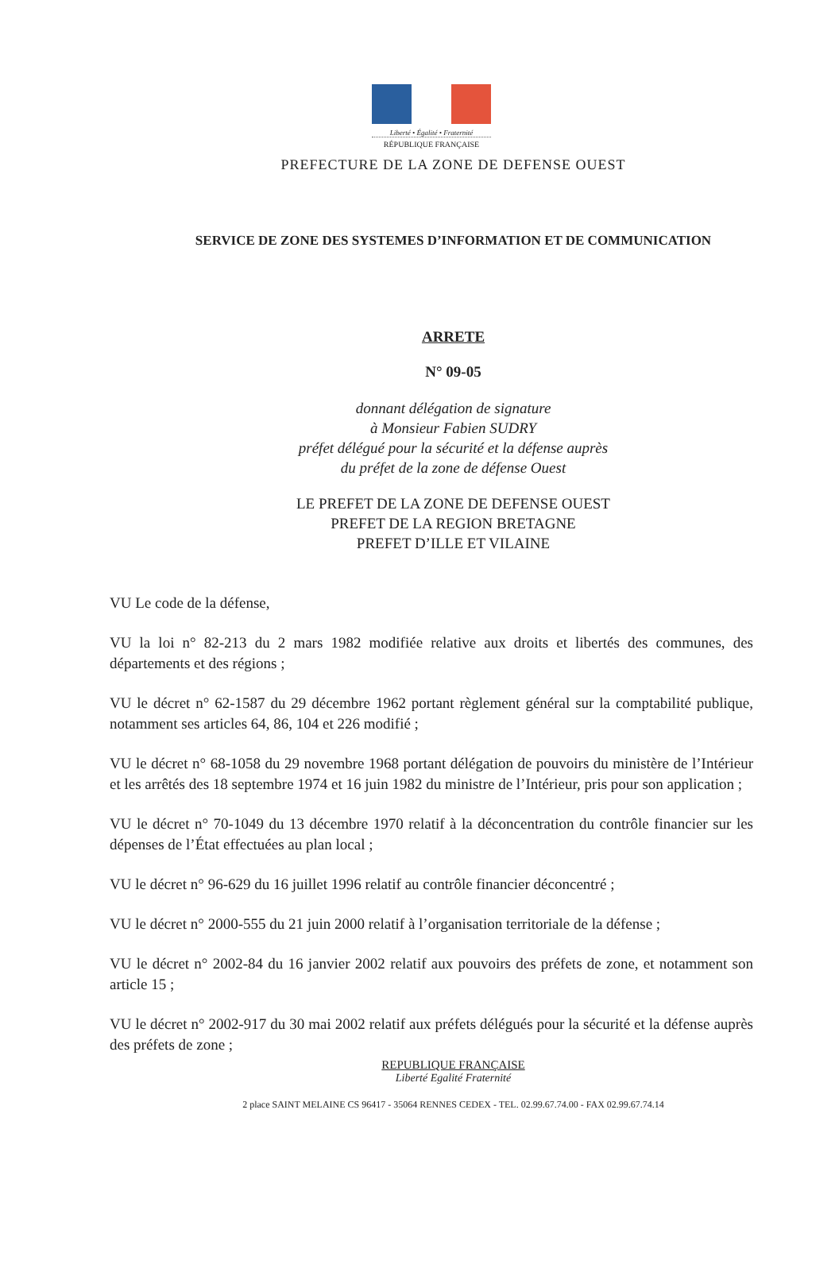Liberté • Égalité • Fraternité
RÉPUBLIQUE FRANÇAISE
PREFECTURE DE LA ZONE DE DEFENSE OUEST
SERVICE DE ZONE DES SYSTEMES D’INFORMATION ET DE COMMUNICATION
ARRETE
N° 09-05
donnant délégation de signature
à Monsieur Fabien SUDRY
préfet délégué pour la sécurité et la défense auprès
du préfet de la zone de défense Ouest
LE PREFET DE LA ZONE DE DEFENSE OUEST
PREFET DE LA REGION BRETAGNE
PREFET D’ILLE ET VILAINE
VU Le code de la défense,
VU la loi n° 82-213 du 2 mars 1982 modifiée relative aux droits et libertés des communes, des départements et des régions ;
VU le décret n° 62-1587 du 29 décembre 1962 portant règlement général sur la comptabilité publique, notamment ses articles 64, 86, 104 et 226 modifié ;
VU le décret n° 68-1058 du 29 novembre 1968 portant délégation de pouvoirs du ministère de l’Intérieur et les arrêtés des 18 septembre 1974 et 16 juin 1982 du ministre de l’Intérieur, pris pour son application ;
VU le décret n° 70-1049 du 13 décembre 1970 relatif à la déconcentration du contrôle financier sur les dépenses de l’État effectuées au plan local ;
VU le décret n° 96-629 du 16 juillet 1996 relatif au contrôle financier déconcentré ;
VU le décret n° 2000-555 du 21 juin 2000 relatif à l’organisation territoriale de la défense ;
VU le décret n° 2002-84 du 16 janvier 2002 relatif aux pouvoirs des préfets de zone, et notamment son article 15 ;
VU le décret n° 2002-917 du 30 mai 2002 relatif aux préfets délégués pour la sécurité et la défense auprès des préfets de zone ;
REPUBLIQUE FRANÇAISE
Liberté Egalité Fraternité
2 place SAINT MELAINE CS 96417 - 35064 RENNES CEDEX - TEL. 02.99.67.74.00 - FAX 02.99.67.74.14